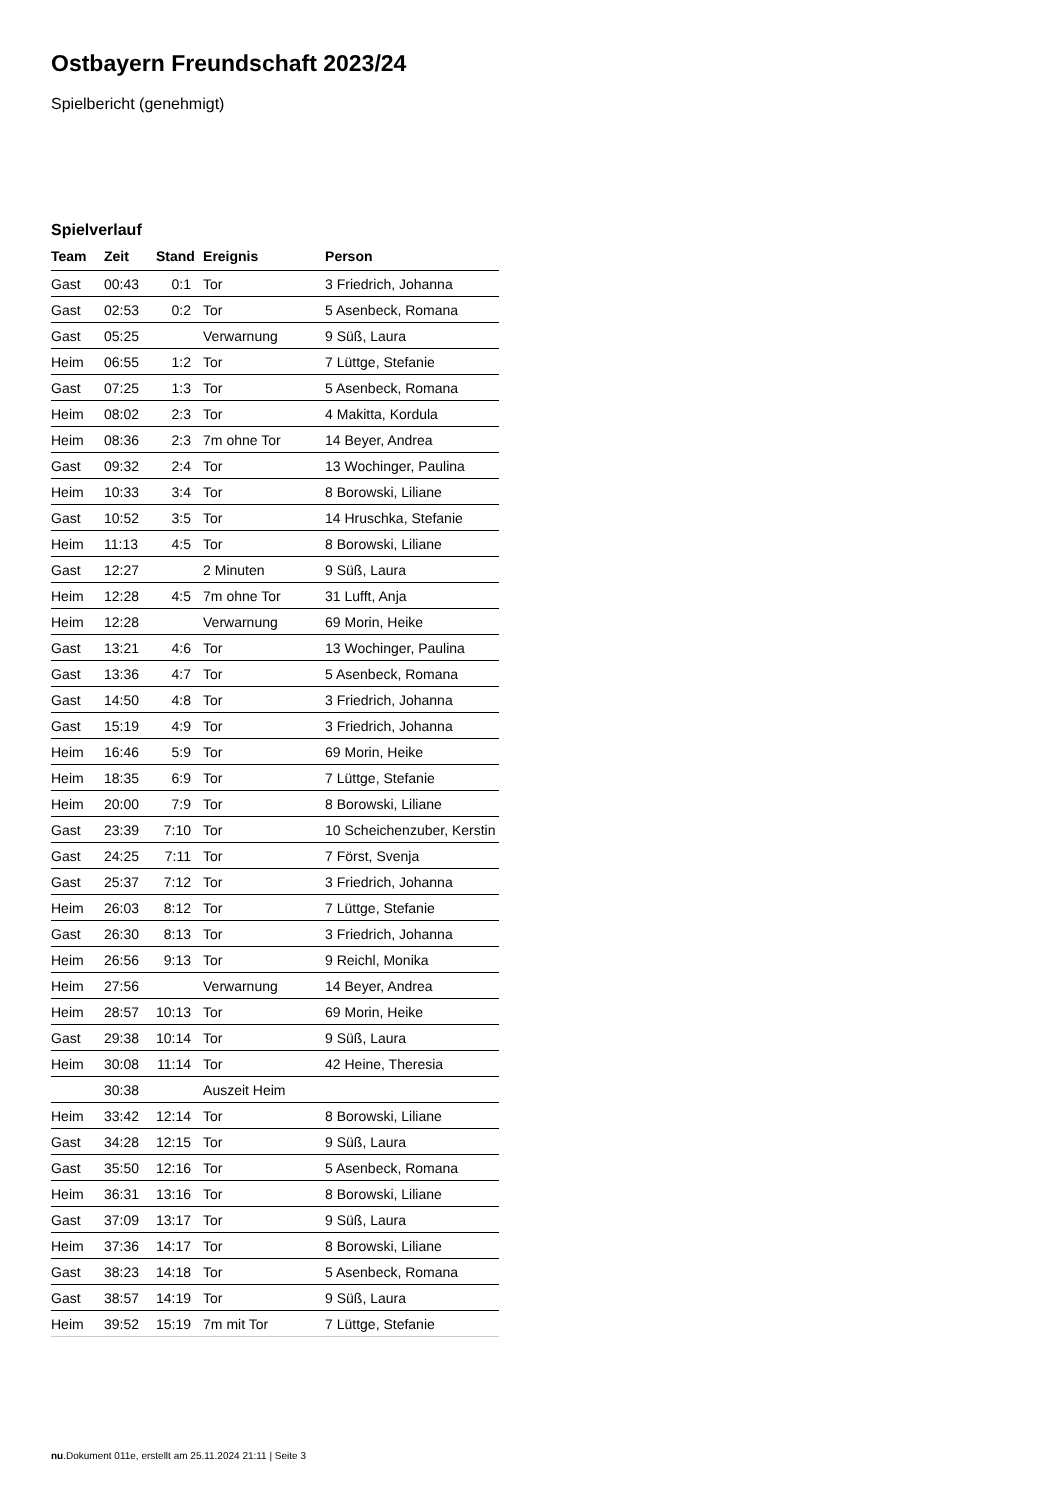Ostbayern Freundschaft 2023/24
Spielbericht (genehmigt)
Spielverlauf
| Team | Zeit | Stand | Ereignis | Person |
| --- | --- | --- | --- | --- |
| Gast | 00:43 | 0:1 | Tor | 3 Friedrich, Johanna |
| Gast | 02:53 | 0:2 | Tor | 5 Asenbeck, Romana |
| Gast | 05:25 | | Verwarnung | 9 Süß, Laura |
| Heim | 06:55 | 1:2 | Tor | 7 Lüttge, Stefanie |
| Gast | 07:25 | 1:3 | Tor | 5 Asenbeck, Romana |
| Heim | 08:02 | 2:3 | Tor | 4 Makitta, Kordula |
| Heim | 08:36 | 2:3 | 7m ohne Tor | 14 Beyer, Andrea |
| Gast | 09:32 | 2:4 | Tor | 13 Wochinger, Paulina |
| Heim | 10:33 | 3:4 | Tor | 8 Borowski, Liliane |
| Gast | 10:52 | 3:5 | Tor | 14 Hruschka, Stefanie |
| Heim | 11:13 | 4:5 | Tor | 8 Borowski, Liliane |
| Gast | 12:27 | | 2 Minuten | 9 Süß, Laura |
| Heim | 12:28 | 4:5 | 7m ohne Tor | 31 Lufft, Anja |
| Heim | 12:28 | | Verwarnung | 69 Morin, Heike |
| Gast | 13:21 | 4:6 | Tor | 13 Wochinger, Paulina |
| Gast | 13:36 | 4:7 | Tor | 5 Asenbeck, Romana |
| Gast | 14:50 | 4:8 | Tor | 3 Friedrich, Johanna |
| Gast | 15:19 | 4:9 | Tor | 3 Friedrich, Johanna |
| Heim | 16:46 | 5:9 | Tor | 69 Morin, Heike |
| Heim | 18:35 | 6:9 | Tor | 7 Lüttge, Stefanie |
| Heim | 20:00 | 7:9 | Tor | 8 Borowski, Liliane |
| Gast | 23:39 | 7:10 | Tor | 10 Scheichenzuber, Kerstin |
| Gast | 24:25 | 7:11 | Tor | 7 Först, Svenja |
| Gast | 25:37 | 7:12 | Tor | 3 Friedrich, Johanna |
| Heim | 26:03 | 8:12 | Tor | 7 Lüttge, Stefanie |
| Gast | 26:30 | 8:13 | Tor | 3 Friedrich, Johanna |
| Heim | 26:56 | 9:13 | Tor | 9 Reichl, Monika |
| Heim | 27:56 | | Verwarnung | 14 Beyer, Andrea |
| Heim | 28:57 | 10:13 | Tor | 69 Morin, Heike |
| Gast | 29:38 | 10:14 | Tor | 9 Süß, Laura |
| Heim | 30:08 | 11:14 | Tor | 42 Heine, Theresia |
| | 30:38 | | Auszeit Heim | |
| Heim | 33:42 | 12:14 | Tor | 8 Borowski, Liliane |
| Gast | 34:28 | 12:15 | Tor | 9 Süß, Laura |
| Gast | 35:50 | 12:16 | Tor | 5 Asenbeck, Romana |
| Heim | 36:31 | 13:16 | Tor | 8 Borowski, Liliane |
| Gast | 37:09 | 13:17 | Tor | 9 Süß, Laura |
| Heim | 37:36 | 14:17 | Tor | 8 Borowski, Liliane |
| Gast | 38:23 | 14:18 | Tor | 5 Asenbeck, Romana |
| Gast | 38:57 | 14:19 | Tor | 9 Süß, Laura |
| Heim | 39:52 | 15:19 | 7m mit Tor | 7 Lüttge, Stefanie |
nu.Dokument 011e, erstellt am 25.11.2024 21:11 | Seite 3